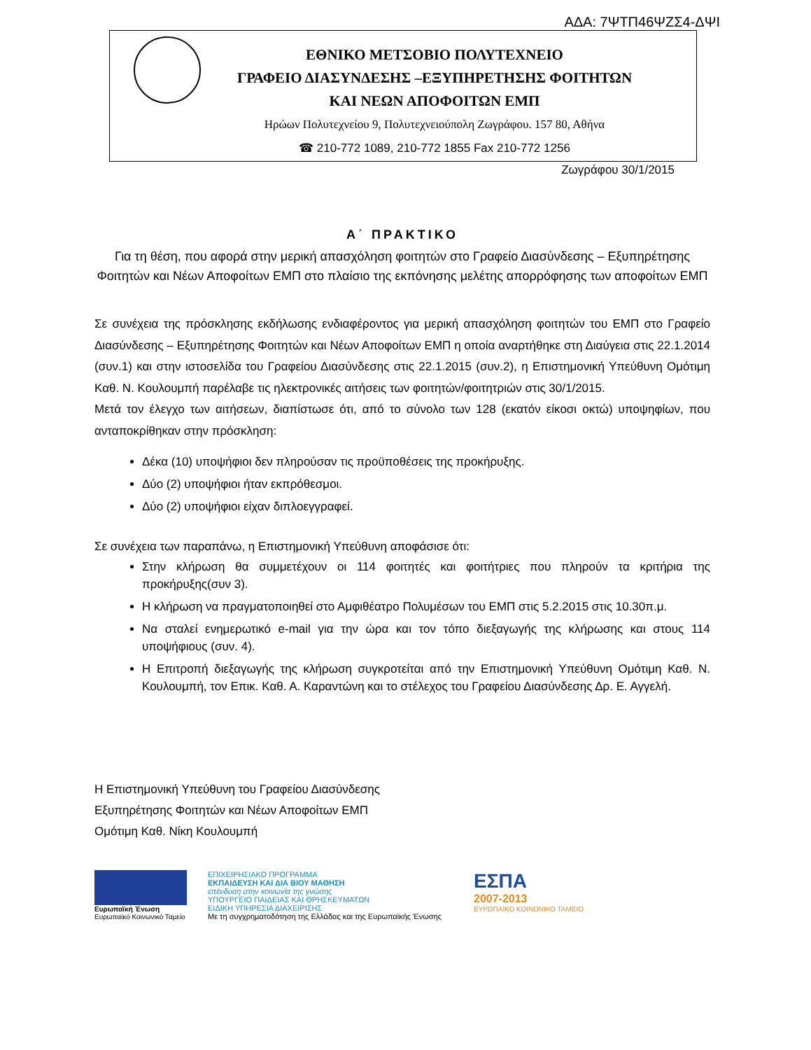ΑΔΑ: 7ΨΤΠ46ΨΖΣ4-ΔΨΙ
ΕΘΝΙΚΟ ΜΕΤΣΟΒΙΟ ΠΟΛΥΤΕΧΝΕΙΟ
ΓΡΑΦΕΙΟ ΔΙΑΣΥΝΔΕΣΗΣ –ΕΞΥΠΗΡΕΤΗΣΗΣ ΦΟΙΤΗΤΩΝ
ΚΑΙ ΝΕΩΝ ΑΠΟΦΟΙΤΩΝ ΕΜΠ
Ηρώων Πολυτεχνείου 9, Πολυτεχνειούπολη Ζωγράφου. 157 80, Αθήνα
☎ 210-772 1089, 210-772 1855 Fax 210-772 1256
Ζωγράφου 30/1/2015
Α΄ ΠΡΑΚΤΙΚΟ
Για τη θέση, που αφορά στην μερική απασχόληση φοιτητών στο Γραφείο Διασύνδεσης – Εξυπηρέτησης Φοιτητών και Νέων Αποφοίτων ΕΜΠ στο πλαίσιο της εκπόνησης μελέτης απορρόφησης των αποφοίτων ΕΜΠ
Σε συνέχεια της πρόσκλησης εκδήλωσης ενδιαφέροντος για μερική απασχόληση φοιτητών του ΕΜΠ στο Γραφείο Διασύνδεσης – Εξυπηρέτησης Φοιτητών και Νέων Αποφοίτων ΕΜΠ η οποία αναρτήθηκε στη Διαύγεια στις 22.1.2014 (συν.1) και στην ιστοσελίδα του Γραφείου Διασύνδεσης στις 22.1.2015 (συν.2), η Επιστημονική Υπεύθυνη Ομότιμη Καθ. Ν. Κουλουμπή παρέλαβε τις ηλεκτρονικές αιτήσεις των φοιτητών/φοιτητριών στις 30/1/2015.
Μετά τον έλεγχο των αιτήσεων, διαπίστωσε ότι, από το σύνολο των 128 (εκατόν είκοσι οκτώ) υποψηφίων, που ανταποκρίθηκαν στην πρόσκληση:
Δέκα (10) υποψήφιοι δεν πληρούσαν τις προϋποθέσεις της προκήρυξης.
Δύο (2) υποψήφιοι ήταν εκπρόθεσμοι.
Δύο (2) υποψήφιοι είχαν διπλοεγγραφεί.
Σε συνέχεια των παραπάνω, η Επιστημονική Υπεύθυνη αποφάσισε ότι:
Στην κλήρωση θα συμμετέχουν οι 114 φοιτητές και φοιτήτριες που πληρούν τα κριτήρια της προκήρυξης(συν 3).
Η κλήρωση να πραγματοποιηθεί στο Αμφιθέατρο Πολυμέσων του ΕΜΠ στις 5.2.2015 στις 10.30π.μ.
Να σταλεί ενημερωτικό e-mail για την ώρα και τον τόπο διεξαγωγής της κλήρωσης και στους 114 υποψήφιους (συν. 4).
Η Επιτροπή διεξαγωγής της κλήρωση συγκροτείται από την Επιστημονική Υπεύθυνη Ομότιμη Καθ. Ν. Κουλουμπή, τον Επικ. Καθ. Α. Καραντώνη και το στέλεχος του Γραφείου Διασύνδεσης Δρ. Ε. Αγγελή.
Η Επιστημονική Υπεύθυνη του Γραφείου Διασύνδεσης
Εξυπηρέτησης Φοιτητών και Νέων Αποφοίτων ΕΜΠ
Ομότιμη Καθ. Νίκη Κουλουμπή
Ευρωπαϊκή Ένωση
Ευρωπαϊκό Κοινωνικό Ταμείο
ΕΠΙΧΕΙΡΗΣΙΑΚΟ ΠΡΟΓΡΑΜΜΑ
ΕΚΠΑΙΔΕΥΣΗ ΚΑΙ ΔΙΑ ΒΙΟΥ ΜΑΘΗΣΗ
επένδυση στην κοινωνία της γνώσης
ΥΠΟΥΡΓΕΙΟ ΠΑΙΔΕΙΑΣ ΚΑΙ ΘΡΗΣΚΕΥΜΑΤΩΝ
ΕΙΔΙΚΗ ΥΠΗΡΕΣΙΑ ΔΙΑΧΕΙΡΙΣΗΣ
Με τη συγχρηματοδότηση της Ελλάδας και της Ευρωπαϊκής Ένωσης
ΕΣΠΑ
2007-2013
ΕΥΡΩΠΑΪΚΟ ΚΟΙΝΩΝΙΚΟ ΤΑΜΕΙΟ